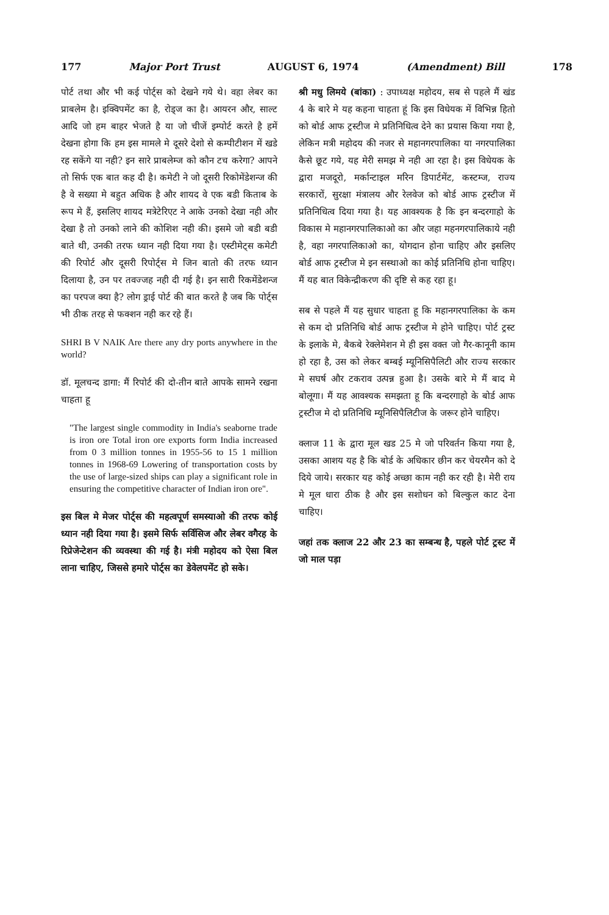177 Major Port Trust AUGUST 6, 1974 (Amendment) Bill 178
पोर्ट तथा और भी कई पोर्ट्स को देखने गये थे। वहा लेबर का प्राबलेम है। इक्विपमेंट का है, रोड्ज का है। आयरन और, साल्ट आदि जो हम बाहर भेजते है या जो चीजें इम्पोर्ट करते है हमें देखना होगा कि हम इस मामले मे दूसरे देशो से कम्पीटीशन में खडे रह सकेंगे या नही? इन सारे प्राबलेम्ज को कौन टच करेगा? आपने तो सिर्फ एक बात कह दी है। कमेटी ने जो दूसरी रिकोमेंडेशन्ज की है वे सख्या मे बहुत अधिक है और शायद वे एक बडी किताब के रूप मे हैं, इसलिए शायद मत्रेटेरिएट ने आके उनको देखा नही और देखा है तो उनको लाने की कोशिश नही की। इसमे जो बडी बडी बाते थी, उनकी तरफ ध्यान नही दिया गया है। एस्टीमेट्स कमेटी की रिपोर्ट और दूसरी रिपोर्ट्स मे जिन बातो की तरफ ध्यान दिलाया है, उन पर तवज्जह नही दी गई है। इन सारी रिकमेंडेशन्ज का परपज क्या है? लोग ड्राई पोर्ट की बात करते है जब कि पोर्ट्स भी ठीक तरह से फक्शन नही कर रहे हैं।
SHRI B V NAIK Are there any dry ports anywhere in the world?
डॉ. मूलचन्द डागा: मैं रिपोर्ट की दो-तीन बाते आपके सामने रखना चाहता हू
"The largest single commodity in India's seaborne trade is iron ore Total iron ore exports form India increased from 0 3 million tonnes in 1955-56 to 15 1 million tonnes in 1968-69 Lowering of transportation costs by the use of large-sized ships can play a significant role in ensuring the competitive character of Indian iron ore".
इस बिल मे मेजर पोर्ट्स की महत्वपूर्ण समस्याओ की तरफ कोई ध्यान नही दिया गया है। इसमे सिर्फ सर्विसिज और लेबर वगैरह के रिप्रेजेन्टेशन की व्यवस्था की गई है। मंत्री महोदय को ऐसा बिल लाना चाहिए, जिससे हमारे पोर्ट्स का डेवेलपमेंट हो सके।
श्री मधु लिमये (बांका) : उपाध्यक्ष महोदय, सब से पहले मैं खंड 4 के बारे मे यह कहना चाहता हूं कि इस विधेयक में विभिन्न हितो को बोर्ड आफ ट्रस्टीज मे प्रतिनिधित्व देने का प्रयास किया गया है, लेकिन मत्री महोदय की नजर से महानगरपालिका या नगरपालिका कैसे छूट गये, यह मेरी समझ मे नही आ रहा है। इस विधेयक के द्वारा मजदूरो, मर्कान्टाइल मरिन डिपार्टमेंट, कस्टम्ज, राज्य सरकारों, सुरक्षा मंत्रालय और रेलवेज को बोर्ड आफ ट्रस्टीज में प्रतिनिधित्व दिया गया है। यह आवश्यक है कि इन बन्दरगाहो के विकास मे महानगरपालिकाओ का और जहा महनगरपालिकाये नही है, वहा नगरपालिकाओ का, योगदान होना चाहिए और इसलिए बोर्ड आफ ट्रस्टीज मे इन सस्थाओ का कोई प्रतिनिधि होना चाहिए। मैं यह बात विकेन्द्रीकरण की दृष्टि से कह रहा हू।
सब से पहले मैं यह सुधार चाहता हू कि महानगरपालिका के कम से कम दो प्रतिनिधि बोर्ड आफ ट्रस्टीज मे होने चाहिए। पोर्ट ट्रस्ट के इलाके मे, बैकबे रेक्लेमेशन मे ही इस वक्त जो गैर-कानूनी काम हो रहा है, उस को लेकर बम्बई म्यूनिसिपैलिटी और राज्य सरकार मे सघर्ष और टकराव उत्पन्न हुआ है। उसके बारे मे मैं बाद मे बोलूगा। मैं यह आवश्यक समझता हू कि बन्दरगाहो के बोर्ड आफ ट्रस्टीज मे दो प्रतिनिधि म्यूनिसिपैलिटीज के जरूर होने चाहिए।
क्लाज 11 के द्वारा मूल खड 25 मे जो परिवर्तन किया गया है, उसका आशय यह है कि बोर्ड के अधिकार छीन कर चेयरमैन को दे दिये जाये। सरकार यह कोई अच्छा काम नही कर रही है। मेरी राय मे मूल धारा ठीक है और इस सशोधन को बिल्कुल काट देना चाहिए।
जहां तक क्लाज 22 और 23 का सम्बन्ध है, पहले पोर्ट ट्रस्ट में जो माल पड़ा